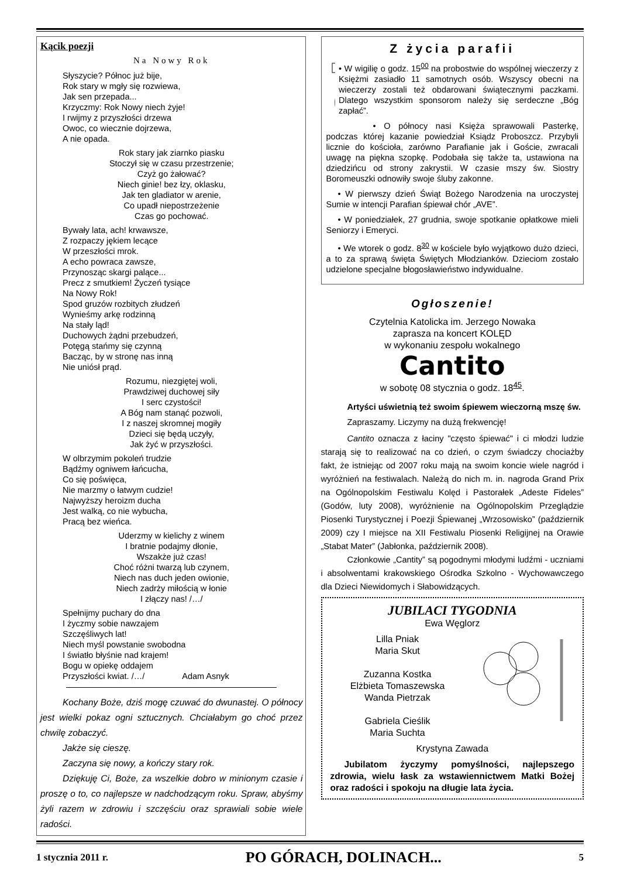Kącik poezji
Na Nowy Rok
Słyszycie? Północ już bije,
Rok stary w mgły się rozwiewa,
Jak sen przepada...
Krzyczmy: Rok Nowy niech żyje!
I rwijmy z przyszłości drzewa
Owoc, co wiecznie dojrzewa,
A nie opada.
Rok stary jak ziarnko piasku
Stoczył się w czasu przestrzenie;
Czyż go żałować?
Niech ginie! bez łzy, oklasku,
Jak ten gladiator w arenie,
Co upadł niepostrzeżenie
Czas go pochować.
Bywały lata, ach! krwawsze,
Z rozpaczy jękiem lecące
W przeszłości mrok.
A echo powraca zawsze,
Przynosząc skargi palące...
Precz z smutkiem! Życzeń tysiące
Na Nowy Rok!
Spod gruzów rozbitych złudzeń
Wynieśmy arkę rodzinną
Na stały ląd!
Duchowych żądni przebudzeń,
Potęgą stańmy się czynną
Bacząc, by w stronę nas inną
Nie uniósł prąd.
Rozumu, niezgiętej woli,
Prawdziwej duchowej siły
I serc czystości!
A Bóg nam stanąć pozwoli,
I z naszej skromnej mogiły
Dzieci się będą uczyły,
Jak żyć w przyszłości.
W olbrzymim pokoleń trudzie
Bądźmy ogniwem łańcucha,
Co się poświęca,
Nie marzmy o łatwym cudzie!
Najwyższy heroizm ducha
Jest walką, co nie wybucha,
Pracą bez wieńca.
Uderzmy w kielichy z winem
I bratnie podajmy dłonie,
Wszakże już czas!
Choć różni twarzą lub czynem,
Niech nas duch jeden owionie,
Niech zadrży miłością w łonie
I złączy nas! /…/
Spełnijmy puchary do dna
I życzmy sobie nawzajem
Szczęśliwych lat!
Niech myśl powstanie swobodna
I światło błyśnie nad krajem!
Bogu w opiekę oddajem
Przyszłości kwiat. /…/ Adam Asnyk
Kochany Boże, dziś mogę czuwać do dwunastej. O północy jest wielki pokaz ogni sztucznych. Chciałabym go choć przez chwilę zobaczyć.
Jakże się cieszę.
Zaczyna się nowy, a kończy stary rok.
Dziękuję Ci, Boże, za wszelkie dobro w minionym czasie i proszę o to, co najlepsze w nadchodzącym roku. Spraw, abyśmy żyli razem w zdrowiu i szczęściu oraz sprawiali sobie wiele radości.
Z życia parafii
• W wigilię o godz. 15<sup>00</sup> na probostwie do wspólnej wieczerzy z Księżmi zasiadło 11 samotnych osób. Wszyscy obecni na wieczerzy zostali też obdarowani świątecznymi paczkami. Dlatego wszystkim sponsorom należy się serdeczne „Bóg zapłać”.
• O północy nasi Księża sprawowali Pasterkę, podczas której kazanie powiedział Ksiądz Proboszcz. Przybyli licznie do kościoła, zarówno Parafianie jak i Goście, zwracali uwagę na piękna szopkę. Podobała się także ta, ustawiona na dziedzińcu od strony zakrystii. W czasie mszy św. Siostry Boromeuszki odnowiły swoje śluby zakonne.
• W pierwszy dzień Świąt Bożego Narodzenia na uroczystej Sumie w intencji Parafian śpiewał chór „AVE”.
• W poniedziałek, 27 grudnia, swoje spotkanie opłatkowe mieli Seniorzy i Emeryci.
• We wtorek o godz. 8<sup>30</sup> w kościele było wyjątkowo dużo dzieci, a to za sprawą święta Świętych Młodzianków. Dzieciom zostało udzielone specjalne błogosławieństwo indywidualne.
Ogłoszenie!
Czytelnia Katolicka im. Jerzego Nowaka
zaprasza na koncert KOLĘD
w wykonaniu zespołu wokalnego
Cantito
w sobotę 08 stycznia o godz. 18<sup>45</sup>.
Artyści uświetnią też swoim śpiewem wieczorną mszę św.
Zapraszamy. Liczymy na dużą frekwencję!
Cantito oznacza z łaciny "często śpiewać" i ci młodzi ludzie starają się to realizować na co dzień, o czym świadczy chociażby fakt, że istniejąc od 2007 roku mają na swoim koncie wiele nagród i wyróżnień na festiwalach. Należą do nich m. in. nagroda Grand Prix na Ogólnopolskim Festiwalu Kolęd i Pastorałek „Adeste Fideles” (Godów, luty 2008), wyróżnienie na Ogólnopolskim Przeglądzie Piosenki Turystycznej i Poezji Śpiewanej „Wrzosowisko” (październik 2009) czy I miejsce na XII Festiwalu Piosenki Religijnej na Orawie „Stabat Mater” (Jabłonka, październik 2008).
Członkowie „Cantity” są pogodnymi młodymi ludźmi - uczniami i absolwentami krakowskiego Ośrodka Szkolno - Wychowawczego dla Dzieci Niewidomych i Słabowidzących.
JUBILACI TYGODNIA
Ewa Węglorz
Lilla Pniak
Maria Skut
Zuzanna Kostka
Elżbieta Tomaszewska
Wanda Pietrzak
Gabriela Cieślik
Maria Suchta
Krystyna Zawada
Jubilatom życzymy pomyślności, najlepszego zdrowia, wielu łask za wstawiennictwem Matki Bożej oraz radości i spokoju na długie lata życia.
1 stycznia 2011 r. PO GÓRACH, DOLINACH... 5